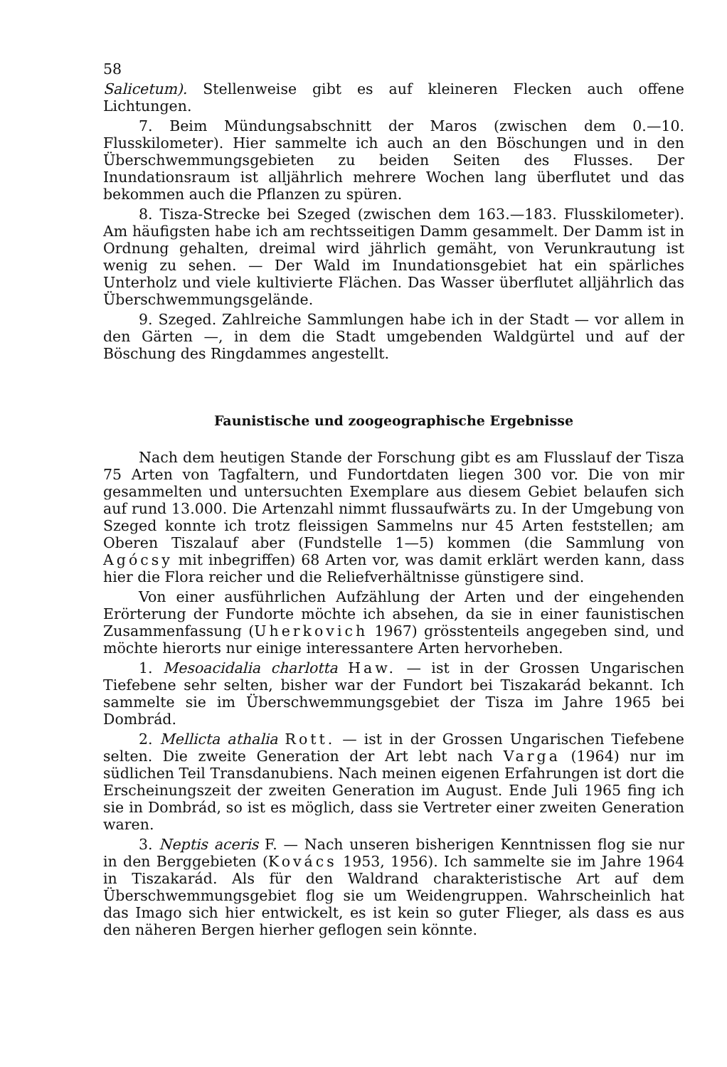58
Salicetum). Stellenweise gibt es auf kleineren Flecken auch offene Lichtungen.
7. Beim Mündungsabschnitt der Maros (zwischen dem 0.—10. Flusskilometer). Hier sammelte ich auch an den Böschungen und in den Überschwemmungsgebieten zu beiden Seiten des Flusses. Der Inundationsraum ist alljährlich mehrere Wochen lang überflutet und das bekommen auch die Pflanzen zu spüren.
8. Tisza-Strecke bei Szeged (zwischen dem 163.—183. Flusskilometer). Am häufigsten habe ich am rechtsseitigen Damm gesammelt. Der Damm ist in Ordnung gehalten, dreimal wird jährlich gemäht, von Verunkrautung ist wenig zu sehen. — Der Wald im Inundationsgebiet hat ein spärliches Unterholz und viele kultivierte Flächen. Das Wasser überflutet alljährlich das Überschwemmungsgelände.
9. Szeged. Zahlreiche Sammlungen habe ich in der Stadt — vor allem in den Gärten —, in dem die Stadt umgebenden Waldgürtel und auf der Böschung des Ringdammes angestellt.
Faunistische und zoogeographische Ergebnisse
Nach dem heutigen Stande der Forschung gibt es am Flusslauf der Tisza 75 Arten von Tagfaltern, und Fundortdaten liegen 300 vor. Die von mir gesammelten und untersuchten Exemplare aus diesem Gebiet belaufen sich auf rund 13.000. Die Artenzahl nimmt flussaufwärts zu. In der Umgebung von Szeged konnte ich trotz fleissigen Sammelns nur 45 Arten feststellen; am Oberen Tiszalauf aber (Fundstelle 1—5) kommen (die Sammlung von Agócsy mit inbegriffen) 68 Arten vor, was damit erklärt werden kann, dass hier die Flora reicher und die Reliefverhältnisse günstigere sind.
Von einer ausführlichen Aufzählung der Arten und der eingehenden Erörterung der Fundorte möchte ich absehen, da sie in einer faunistischen Zusammenfassung (Uherkovich 1967) grösstenteils angegeben sind, und möchte hierorts nur einige interessantere Arten hervorheben.
1. Mesoacidalia charlotta Haw. — ist in der Grossen Ungarischen Tiefebene sehr selten, bisher war der Fundort bei Tiszakarád bekannt. Ich sammelte sie im Überschwemmungsgebiet der Tisza im Jahre 1965 bei Dombrád.
2. Mellicta athalia Rott. — ist in der Grossen Ungarischen Tiefebene selten. Die zweite Generation der Art lebt nach Varga (1964) nur im südlichen Teil Transdanubiens. Nach meinen eigenen Erfahrungen ist dort die Erscheinungszeit der zweiten Generation im August. Ende Juli 1965 fing ich sie in Dombrád, so ist es möglich, dass sie Vertreter einer zweiten Generation waren.
3. Neptis aceris F. — Nach unseren bisherigen Kenntnissen flog sie nur in den Berggebieten (Kovács 1953, 1956). Ich sammelte sie im Jahre 1964 in Tiszakarád. Als für den Waldrand charakteristische Art auf dem Überschwemmungsgebiet flog sie um Weidengruppen. Wahrscheinlich hat das Imago sich hier entwickelt, es ist kein so guter Flieger, als dass es aus den näheren Bergen hierher geflogen sein könnte.